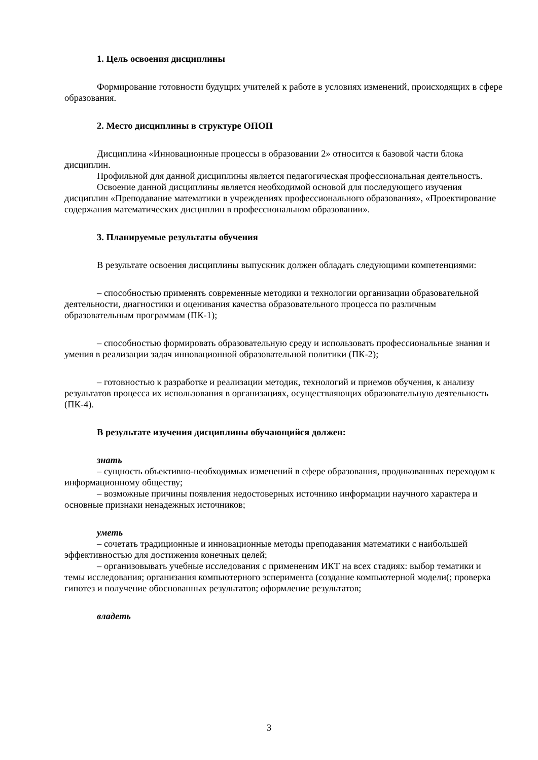1. Цель освоения дисциплины
Формирование готовности будущих учителей к работе в условиях изменений, происходящих в сфере образования.
2. Место дисциплины в структуре ОПОП
Дисциплина «Инновационные процессы в образовании 2» относится к базовой части блока дисциплин.
Профильной для данной дисциплины является педагогическая профессиональная деятельность.
Освоение данной дисциплины является необходимой основой для последующего изучения дисциплин «Преподавание математики в учреждениях профессионального образования», «Проектирование содержания математических дисциплин в профессиональном образовании».
3. Планируемые результаты обучения
В результате освоения дисциплины выпускник должен обладать следующими компетенциями:
– способностью применять современные методики и технологии организации образовательной деятельности, диагностики и оценивания качества образовательного процесса по различным образовательным программам (ПК-1);
– способностью формировать образовательную среду и использовать профессиональные знания и умения в реализации задач инновационной образовательной политики (ПК-2);
– готовностью к разработке и реализации методик, технологий и приемов обучения, к анализу результатов процесса их использования в организациях, осуществляющих образовательную деятельность (ПК-4).
В результате изучения дисциплины обучающийся должен:
знать
– сущность объективно-необходимых изменений в сфере образования, продикованных переходом к информационному обществу;
– возможные причины появления недостоверных источнико информации научного характера и основные признаки ненадежных источников;
уметь
– сочетать традиционные и инновационные методы преподавания математики с наибольшей эффективностью для достижения конечных целей;
– организовывать учебные исследования с примененим ИКТ на всех стадиях: выбор тематики и темы исследования; организания компьютерного эсперимента (создание компьютерной модели(; проверка гипотез и получение обоснованных результатов; оформление результатов;
владеть
3